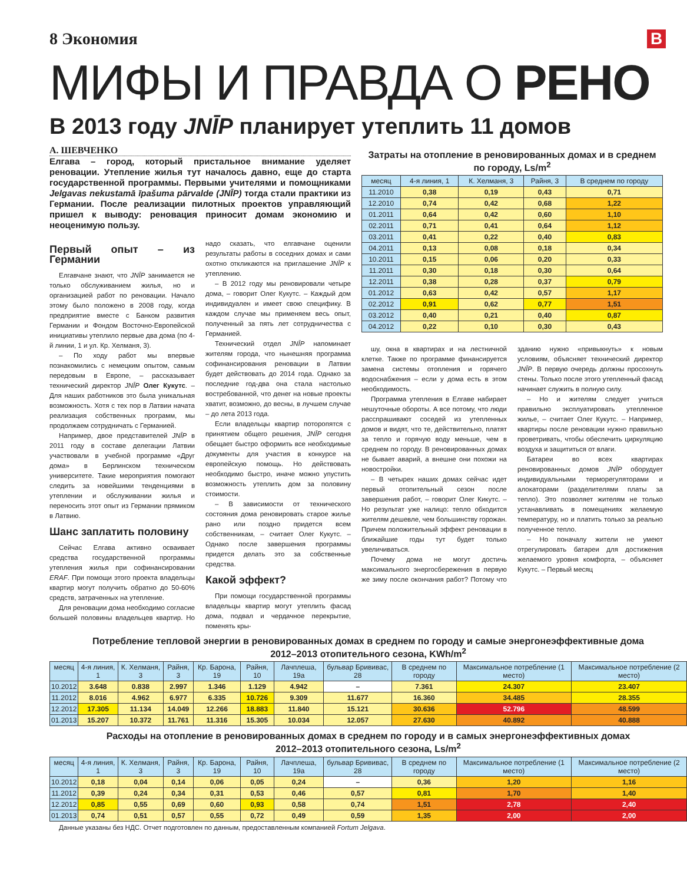8 Экономия B
МИФЫ И ПРАВДА О РЕНО
В 2013 году JNĪP планирует утеплить 11 домов
А. ШЕВЧЕНКО
Елгава – город, который пристальное внимание уделяет реновации. Утепление жилья тут началось давно, еще до старта государственной программы. Первыми учителями и помощниками Jelgavas nekustamā īpašuma pārvalde (JNĪP) тогда стали практики из Германии. После реализации пилотных проектов управляющий пришел к выводу: реновация приносит домам экономию и неоценимую пользу.
Первый опыт – из Германии
Елгавчане знают, что JNĪP занимается не только обслуживанием жилья, но и организацией работ по реновации. Начало этому было положено в 2008 году, когда предприятие вместе с Банком развития Германии и Фондом Восточно-Европейской инициативы утеплило первые два дома (по 4-й линии, 1 и ул. Кр. Хелманя, 3).
– По ходу работ мы впервые познакомились с немецким опытом, самым передовым в Европе, – рассказывает технический директор JNĪP Олег Кукутс. – Для наших работников это была уникальная возможность. Хотя с тех пор в Латвии начата реализация собственных программ, мы продолжаем сотрудничать с Германией.
Например, двое представителей JNĪP в 2011 году в составе делегации Латвии участвовали в учебной программе «Друг дома» в Берлинском техническом университете. Такие мероприятия помогают следить за новейшими тенденциями в утеплении и обслуживании жилья и переносить этот опыт из Германии прямиком в Латвию.
Шанс заплатить половину
Сейчас Елгава активно осваивает средства государственной программы утепления жилья при софинансировании ERAF. При помощи этого проекта владельцы квартир могут получить обратно до 50-60% средств, затраченных на утепление.
Для реновации дома необходимо согласие большей половины владельцев квартир. Но надо сказать, что елгавчане оценили результаты работы в соседних домах и сами охотно откликаются на приглашение JNĪP к утеплению.
– В 2012 году мы реновировали четыре дома, – говорит Олег Кукутс. – Каждый дом индивидуален и имеет свою специфику. В каждом случае мы применяем весь опыт, полученный за пять лет сотрудничества с Германией.
Технический отдел JNĪP напоминает жителям города, что нынешняя программа софинансирования реновации в Латвии будет действовать до 2014 года. Однако за последние год-два она стала настолько востребованной, что денег на новые проекты хватит, возможно, до весны, в лучшем случае – до лета 2013 года.
Если владельцы квартир поторопятся с принятием общего решения, JNĪP сегодня обещает быстро оформить все необходимые документы для участия в конкурсе на европейскую помощь. Но действовать необходимо быстро, иначе можно упустить возможность утеплить дом за половину стоимости.
– В зависимости от технического состояния дома реновировать старое жилье рано или поздно придется всем собственникам, – считает Олег Кукутс. – Однако после завершения программы придется делать это за собственные средства.
Какой эффект?
При помощи государственной программы владельцы квартир могут утеплить фасад дома, подвал и чердачное перекрытие, поменять кры-
Затраты на отопление в реновированных домах и в среднем по городу, Ls/m<sup>2</sup>
| месяц | 4-я линия, 1 | К. Хелманя, 3 | Райня, 3 | В среднем по городу |
| --- | --- | --- | --- | --- |
| 11.2010 | 0,38 | 0,19 | 0,43 | 0,71 |
| 12.2010 | 0,74 | 0,42 | 0,68 | 1,22 |
| 01.2011 | 0,64 | 0,42 | 0,60 | 1,10 |
| 02.2011 | 0,71 | 0,41 | 0,64 | 1,12 |
| 03.2011 | 0,41 | 0,22 | 0,40 | 0,83 |
| 04.2011 | 0,13 | 0,08 | 0,18 | 0,34 |
| 10.2011 | 0,15 | 0,06 | 0,20 | 0,33 |
| 11.2011 | 0,30 | 0,18 | 0,30 | 0,64 |
| 12.2011 | 0,38 | 0,28 | 0,37 | 0,79 |
| 01.2012 | 0,63 | 0,42 | 0,57 | 1,17 |
| 02.2012 | 0,91 | 0,62 | 0,77 | 1,51 |
| 03.2012 | 0,40 | 0,21 | 0,40 | 0,87 |
| 04.2012 | 0,22 | 0,10 | 0,30 | 0,43 |
шу, окна в квартирах и на лестничной клетке. Также по программе финансируется замена системы отопления и горячего водоснабжения – если у дома есть в этом необходимость.
Программа утепления в Елгаве набирает нешуточные обороты. А все потому, что люди расспрашивают соседей из утепленных домов и видят, что те, действительно, платят за тепло и горячую воду меньше, чем в среднем по городу. В реновированных домах не бывает аварий, а внешне они похожи на новостройки.
– В четырех наших домах сейчас идет первый отопительный сезон после завершения работ, – говорит Олег Кикутс. – Но результат уже налицо: тепло обходится жителям дешевле, чем большинству горожан. Причем положительный эффект реновации в ближайшие годы тут будет только увеличиваться.
Почему дома не могут достичь максимального энергосбережения в первую же зиму после окончания работ? Потому что зданию нужно «привыкнуть» к новым условиям, объясняет технический директор JNĪP. В первую очередь должны просохнуть стены. Только после этого утепленный фасад начинает служить в полную силу.
– Но и жителям следует учиться правильно эксплуатировать утепленное жилье, – считает Олег Кукутс. – Например, квартиры после реновации нужно правильно проветривать, чтобы обеспечить циркуляцию воздуха и защититься от влаги.
Батареи во всех квартирах реновированных домов JNĪP оборудует индивидуальными терморегуляторами и алокаторами (разделителями платы за тепло). Это позволяет жителям не только устанавливать в помещениях желаемую температуру, но и платить только за реально полученное тепло.
– Но поначалу жители не умеют отрегулировать батареи для достижения желаемого уровня комфорта, – объясняет Кукутс. – Первый месяц
Потребление тепловой энергии в реновированных домах в среднем по городу и самые энергонеэффективные дома
2012–2013 отопительного сезона, KWh/m<sup>2</sup>
| месяц | 4-я линия, 1 | К. Хелманя, 3 | Райня, 3 | Кр. Барона, 19 | Райня, 10 | Лачплеша, 19а | бульвар Брививас, 28 | В среднем по городу | Максимальное потребление (1 место) | Максимальное потребление (2 место) |
| --- | --- | --- | --- | --- | --- | --- | --- | --- | --- | --- |
| 10.2012 | 3.648 | 0.838 | 2.997 | 1.346 | 1.129 | 4.942 | – | 7.361 | 24.307 | 23.407 |
| 11.2012 | 8.016 | 4.962 | 6.977 | 6.335 | 10.726 | 9.309 | 11.677 | 16.360 | 34.485 | 28.355 |
| 12.2012 | 17.305 | 11.134 | 14.049 | 12.266 | 18.883 | 11.840 | 15.121 | 30.636 | 52.796 | 48.599 |
| 01.2013 | 15.207 | 10.372 | 11.761 | 11.316 | 15.305 | 10.034 | 12.057 | 27.630 | 40.892 | 40.888 |
Расходы на отопление в реновированных домах в среднем по городу и в самых энергонеэффективных домах
2012–2013 отопительного сезона, Ls/m<sup>2</sup>
| месяц | 4-я линия, 1 | К. Хелманя, 3 | Райня, 3 | Кр. Барона, 19 | Райня, 10 | Лачплеша, 19а | бульвар Брививас, 28 | В среднем по городу | Максимальное потребление (1 место) | Максимальное потребление (2 место) |
| --- | --- | --- | --- | --- | --- | --- | --- | --- | --- | --- |
| 10.2012 | 0,18 | 0,04 | 0,14 | 0,06 | 0,05 | 0,24 | – | 0,36 | 1,20 | 1,16 |
| 11.2012 | 0,39 | 0,24 | 0,34 | 0,31 | 0,53 | 0,46 | 0,57 | 0,81 | 1,70 | 1,40 |
| 12.2012 | 0,85 | 0,55 | 0,69 | 0,60 | 0,93 | 0,58 | 0,74 | 1,51 | 2,78 | 2,40 |
| 01.2013 | 0,74 | 0,51 | 0,57 | 0,55 | 0,72 | 0,49 | 0,59 | 1,35 | 2,00 | 2,00 |
Данные указаны без НДС. Отчет подготовлен по данным, предоставленным компанией Fortum Jelgava.